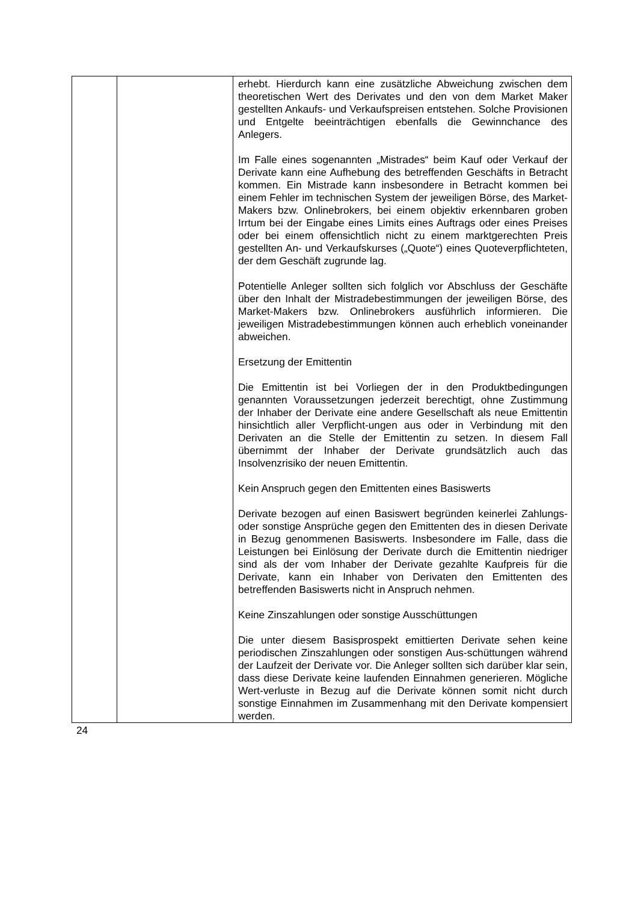| | | erhebt. Hierdurch kann eine zusätzliche Abweichung zwischen dem theoretischen Wert des Derivates und den von dem Market Maker gestellten Ankaufs- und Verkaufspreisen entstehen. Solche Provisionen und Entgelte beeinträchtigen ebenfalls die Gewinnchance des Anlegers. Im Falle eines sogenannten „Mistrades“ beim Kauf oder Verkauf der Derivate kann eine Aufhebung des betreffenden Geschäfts in Betracht kommen. Ein Mistrade kann insbesondere in Betracht kommen bei einem Fehler im technischen System der jeweiligen Börse, des Market-Makers bzw. Onlinebrokers, bei einem objektiv erkennbaren groben Irrtum bei der Eingabe eines Limits eines Auftrags oder eines Preises oder bei einem offensichtlich nicht zu einem marktgerechten Preis gestellten An- und Verkaufskurses („Quote“) eines Quoteverpflichteten, der dem Geschäft zugrunde lag. Potentielle Anleger sollten sich folglich vor Abschluss der Geschäfte über den Inhalt der Mistradebestimmungen der jeweiligen Börse, des Market-Makers bzw. Onlinebrokers ausführlich informieren. Die jeweiligen Mistradebestimmungen können auch erheblich voneinander abweichen. Ersetzung der Emittentin Die Emittentin ist bei Vorliegen der in den Produktbedingungen genannten Voraussetzungen jederzeit berechtigt, ohne Zustimmung der Inhaber der Derivate eine andere Gesellschaft als neue Emittentin hinsichtlich aller Verpflicht-ungen aus oder in Verbindung mit den Derivaten an die Stelle der Emittentin zu setzen. In diesem Fall übernimmt der Inhaber der Derivate grundsätzlich auch das Insolvenzrisiko der neuen Emittentin. Kein Anspruch gegen den Emittenten eines Basiswerts Derivate bezogen auf einen Basiswert begründen keinerlei Zahlungs- oder sonstige Ansprüche gegen den Emittenten des in diesen Derivate in Bezug genommenen Basiswerts. Insbesondere im Falle, dass die Leistungen bei Einlösung der Derivate durch die Emittentin niedriger sind als der vom Inhaber der Derivate gezahlte Kaufpreis für die Derivate, kann ein Inhaber von Derivaten den Emittenten des betreffenden Basiswerts nicht in Anspruch nehmen. Keine Zinszahlungen oder sonstige Ausschüttungen Die unter diesem Basisprospekt emittierten Derivate sehen keine periodischen Zinszahlungen oder sonstigen Aus-schüttungen während der Laufzeit der Derivate vor. Die Anleger sollten sich darüber klar sein, dass diese Derivate keine laufenden Einnahmen generieren. Mögliche Wert-verluste in Bezug auf die Derivate können somit nicht durch sonstige Einnahmen im Zusammenhang mit den Derivate kompensiert werden. |
24